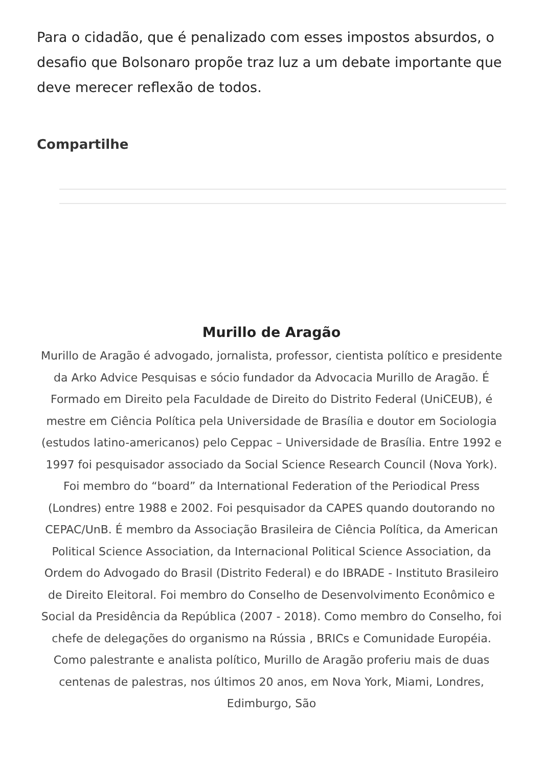Para o cidadão, que é penalizado com esses impostos absurdos, o desafio que Bolsonaro propõe traz luz a um debate importante que deve merecer reflexão de todos.
Compartilhe
Murillo de Aragão
Murillo de Aragão é advogado, jornalista, professor, cientista político e presidente da Arko Advice Pesquisas e sócio fundador da Advocacia Murillo de Aragão. É Formado em Direito pela Faculdade de Direito do Distrito Federal (UniCEUB), é mestre em Ciência Política pela Universidade de Brasília e doutor em Sociologia (estudos latino-americanos) pelo Ceppac – Universidade de Brasília. Entre 1992 e 1997 foi pesquisador associado da Social Science Research Council (Nova York). Foi membro do “board” da International Federation of the Periodical Press (Londres) entre 1988 e 2002. Foi pesquisador da CAPES quando doutorando no CEPAC/UnB. É membro da Associação Brasileira de Ciência Política, da American Political Science Association, da Internacional Political Science Association, da Ordem do Advogado do Brasil (Distrito Federal) e do IBRADE - Instituto Brasileiro de Direito Eleitoral. Foi membro do Conselho de Desenvolvimento Econômico e Social da Presidência da República (2007 - 2018). Como membro do Conselho, foi chefe de delegações do organismo na Rússia , BRICs e Comunidade Européia. Como palestrante e analista político, Murillo de Aragão proferiu mais de duas centenas de palestras, nos últimos 20 anos, em Nova York, Miami, Londres, Edimburgo, São